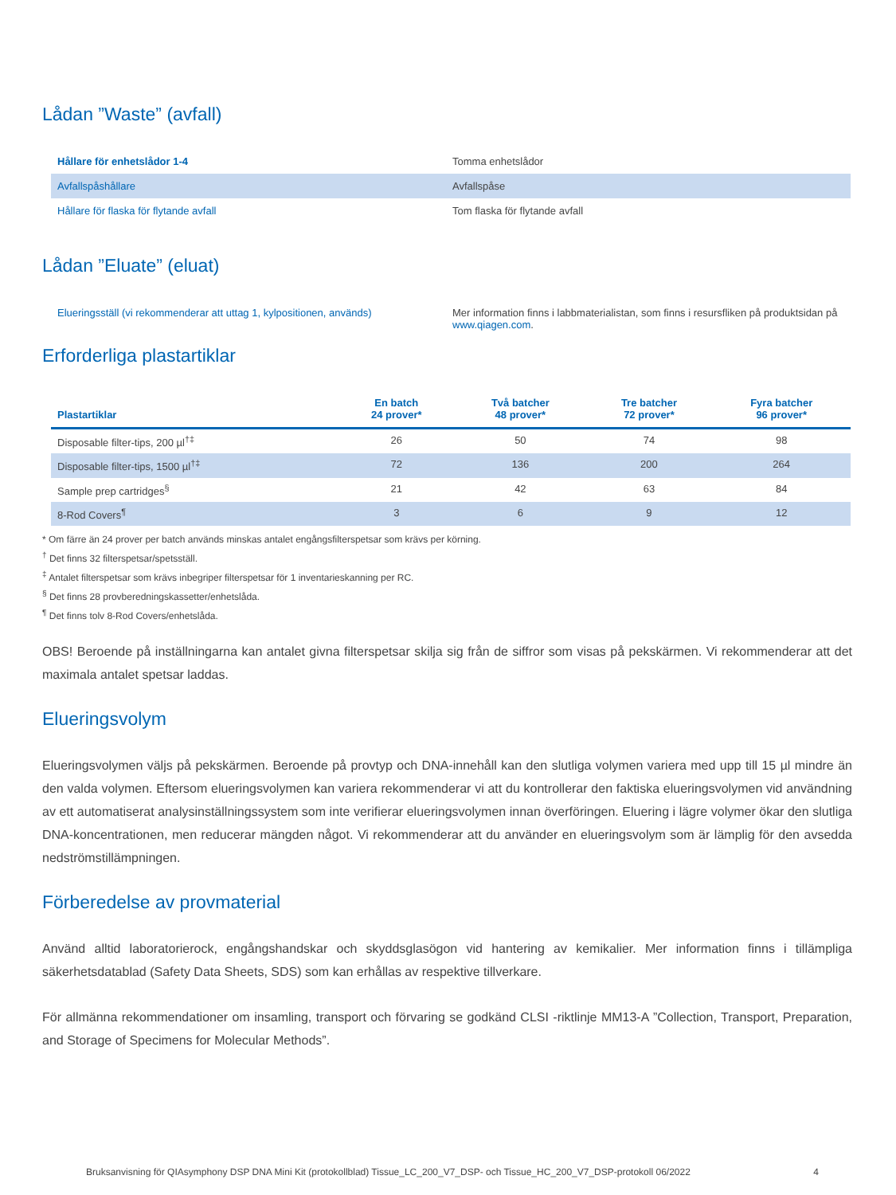Lådan ”Waste” (avfall)
| Hållare för enhetslådor 1-4 | Tomma enhetslådor |
| Avfallspåshållare | Avfallspåse |
| Hållare för flaska för flytande avfall | Tom flaska för flytande avfall |
Lådan ”Eluate” (eluat)
| Elueringsställ (vi rekommenderar att uttag 1, kylpositionen, används) | Mer information finns i labbmaterialistan, som finns i resursfliken på produktsidan på www.qiagen.com . |
Erforderliga plastartiklar
| Plastartiklar | En batch 24 prover* | Två batcher 48 prover* | Tre batcher 72 prover* | Fyra batcher 96 prover* |
| --- | --- | --- | --- | --- |
| Disposable filter-tips, 200 µl<sup>†‡</sup> | 26 | 50 | 74 | 98 |
| Disposable filter-tips, 1500 µl<sup>†‡</sup> | 72 | 136 | 200 | 264 |
| Sample prep cartridges<sup>§</sup> | 21 | 42 | 63 | 84 |
| 8-Rod Covers<sup>¶</sup> | 3 | 6 | 9 | 12 |
* Om färre än 24 prover per batch används minskas antalet engångsfilterspetsar som krävs per körning.
<sup>†</sup> Det finns 32 filterspetsar/spetsställ.
<sup>‡</sup> Antalet filterspetsar som krävs inbegriper filterspetsar för 1 inventarieskanning per RC.
<sup>§</sup> Det finns 28 provberedningskassetter/enhetslåda.
<sup>¶</sup> Det finns tolv 8-Rod Covers/enhetslåda.
OBS! Beroende på inställningarna kan antalet givna filterspetsar skilja sig från de siffror som visas på pekskärmen. Vi rekommenderar att det maximala antalet spetsar laddas.
Elueringsvolym
Elueringsvolymen väljs på pekskärmen. Beroende på provtyp och DNA-innehåll kan den slutliga volymen variera med upp till 15 µl mindre än den valda volymen. Eftersom elueringsvolymen kan variera rekommenderar vi att du kontrollerar den faktiska elueringsvolymen vid användning av ett automatiserat analysinställningssystem som inte verifierar elueringsvolymen innan överföringen. Eluering i lägre volymer ökar den slutliga DNA-koncentrationen, men reducerar mängden något. Vi rekommenderar att du använder en elueringsvolym som är lämplig för den avsedda nedströmstillämpningen.
Förberedelse av provmaterial
Använd alltid laboratorierock, engångshandskar och skyddsglasögon vid hantering av kemikalier. Mer information finns i tillämpliga säkerhetsdatablad (Safety Data Sheets, SDS) som kan erhållas av respektive tillverkare.
För allmänna rekommendationer om insamling, transport och förvaring se godkänd CLSI -riktlinje MM13-A ”Collection, Transport, Preparation, and Storage of Specimens for Molecular Methods”.
Bruksanvisning för QIAsymphony DSP DNA Mini Kit (protokollblad) Tissue_LC_200_V7_DSP- och Tissue_HC_200_V7_DSP-protokoll 06/2022 4